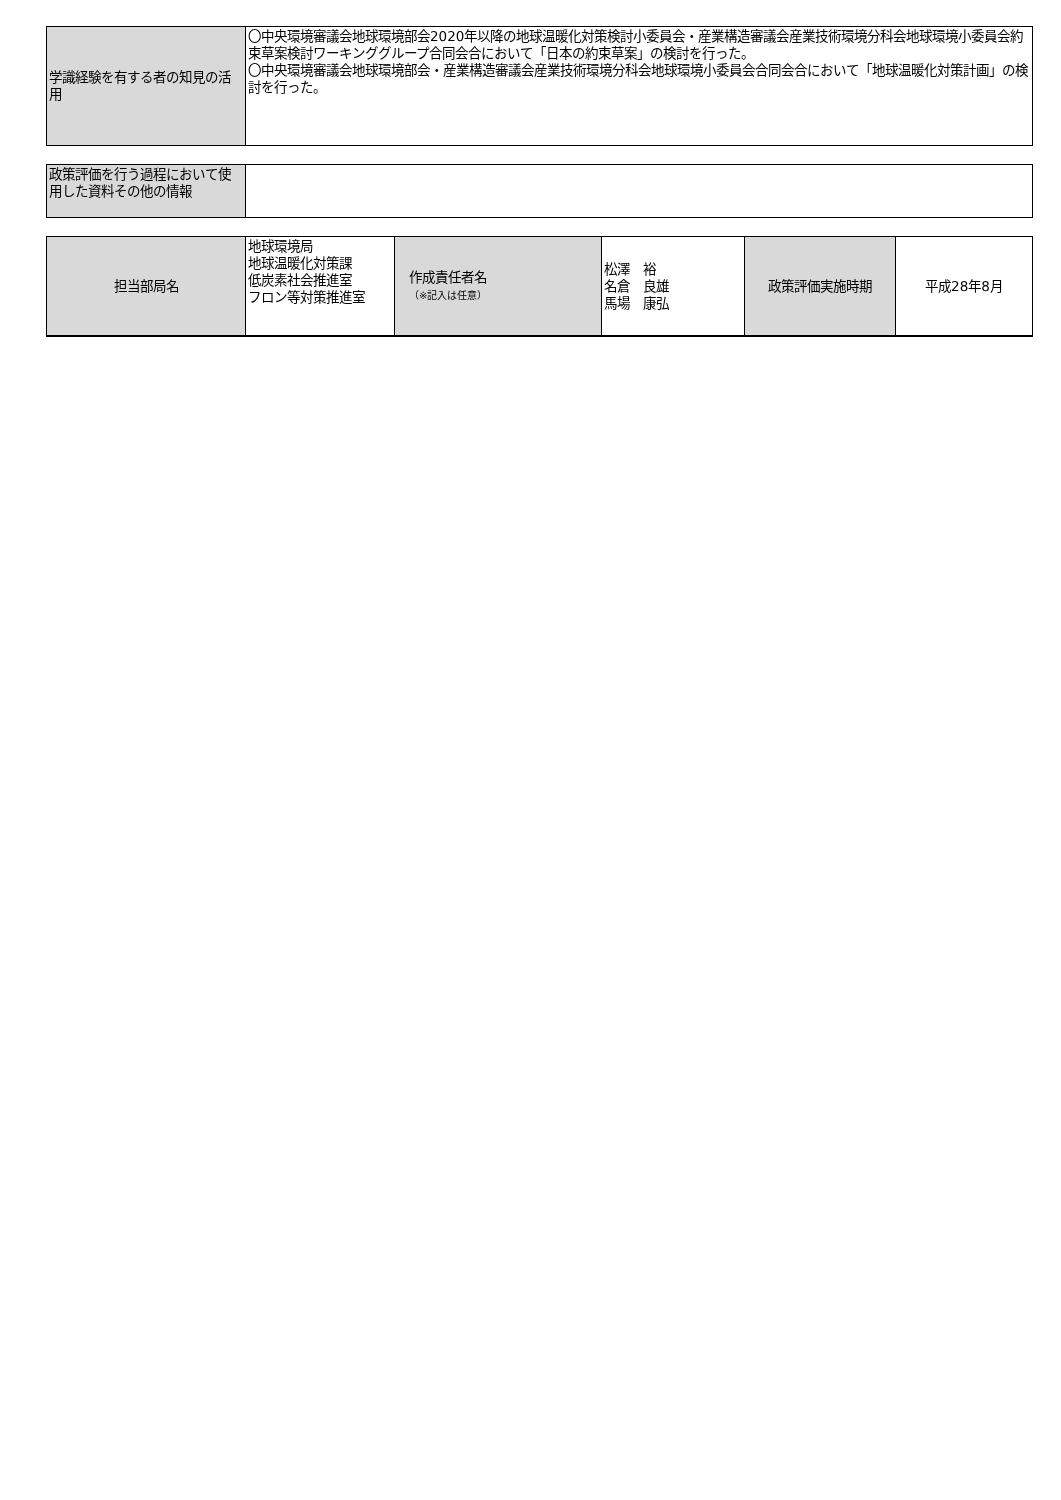| 学識経験を有する者の知見の活用 | 〇中央環境審議会地球環境部会2020年以降の地球温暖化対策検討小委員会・産業構造審議会産業技術環境分科会地球環境小委員会約束草案検討ワーキンググループ合同会合において「日本の約束草案」の検討を行った。 〇中央環境審議会地球環境部会・産業構造審議会産業技術環境分科会地球環境小委員会合同会合において「地球温暖化対策計画」の検討を行った。 |
| 政策評価を行う過程において使用した資料その他の情報 | |
| 担当部局名 | 地球環境局 地球温暖化対策課 低炭素社会推進室 フロン等対策推進室 | 作成責任者名 （※記入は任意） | 松澤 裕 名倉 良雄 馬場 康弘 | 政策評価実施時期 | 平成28年8月 |